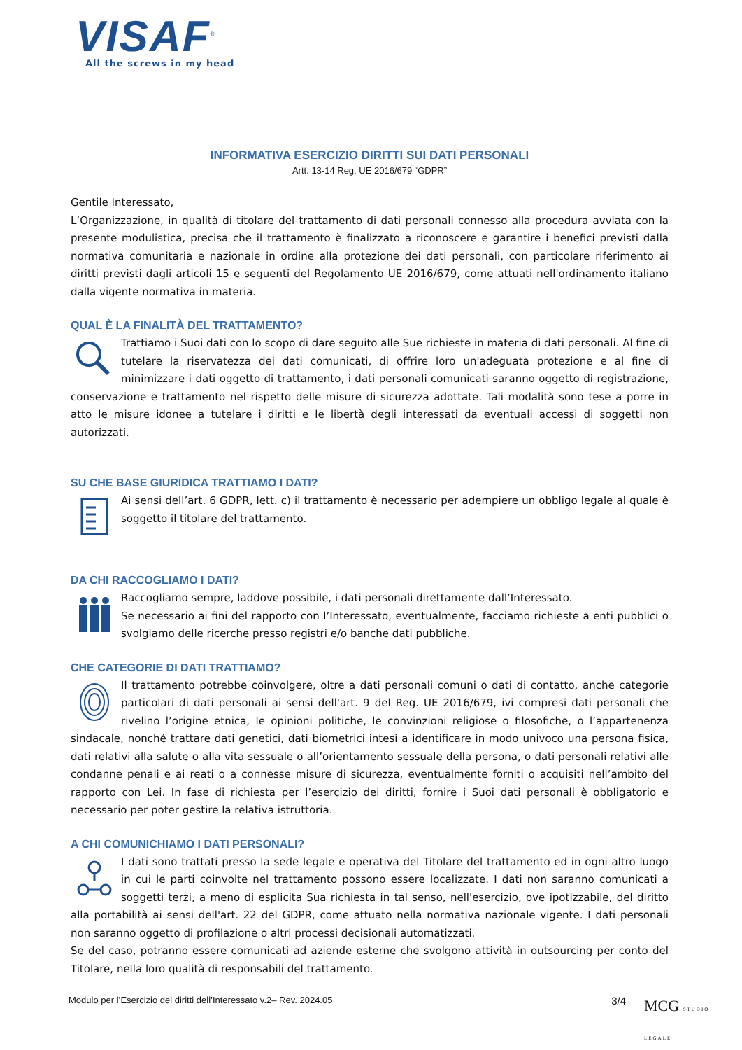VISAF<sup>®</sup>
All the screws in my head
INFORMATIVA ESERCIZIO DIRITTI SUI DATI PERSONALI
Artt. 13-14 Reg. UE 2016/679 “GDPR”
Gentile Interessato,
L’Organizzazione, in qualità di titolare del trattamento di dati personali connesso alla procedura avviata con la presente modulistica, precisa che il trattamento è finalizzato a riconoscere e garantire i benefici previsti dalla normativa comunitaria e nazionale in ordine alla protezione dei dati personali, con particolare riferimento ai diritti previsti dagli articoli 15 e seguenti del Regolamento UE 2016/679, come attuati nell'ordinamento italiano dalla vigente normativa in materia.
QUAL È LA FINALITÀ DEL TRATTAMENTO?
Trattiamo i Suoi dati con lo scopo di dare seguito alle Sue richieste in materia di dati personali. Al fine di tutelare la riservatezza dei dati comunicati, di offrire loro un'adeguata protezione e al fine di minimizzare i dati oggetto di trattamento, i dati personali comunicati saranno oggetto di registrazione, conservazione e trattamento nel rispetto delle misure di sicurezza adottate. Tali modalità sono tese a porre in atto le misure idonee a tutelare i diritti e le libertà degli interessati da eventuali accessi di soggetti non autorizzati.
SU CHE BASE GIURIDICA TRATTIAMO I DATI?
Ai sensi dell’art. 6 GDPR, lett. c) il trattamento è necessario per adempiere un obbligo legale al quale è soggetto il titolare del trattamento.
DA CHI RACCOGLIAMO I DATI?
Raccogliamo sempre, laddove possibile, i dati personali direttamente dall’Interessato.
Se necessario ai fini del rapporto con l’Interessato, eventualmente, facciamo richieste a enti pubblici o svolgiamo delle ricerche presso registri e/o banche dati pubbliche.
CHE CATEGORIE DI DATI TRATTIAMO?
Il trattamento potrebbe coinvolgere, oltre a dati personali comuni o dati di contatto, anche categorie particolari di dati personali ai sensi dell'art. 9 del Reg. UE 2016/679, ivi compresi dati personali che rivelino l’origine etnica, le opinioni politiche, le convinzioni religiose o filosofiche, o l’appartenenza sindacale, nonché trattare dati genetici, dati biometrici intesi a identificare in modo univoco una persona fisica, dati relativi alla salute o alla vita sessuale o all’orientamento sessuale della persona, o dati personali relativi alle condanne penali e ai reati o a connesse misure di sicurezza, eventualmente forniti o acquisiti nell’ambito del rapporto con Lei. In fase di richiesta per l’esercizio dei diritti, fornire i Suoi dati personali è obbligatorio e necessario per poter gestire la relativa istruttoria.
A CHI COMUNICHIAMO I DATI PERSONALI?
I dati sono trattati presso la sede legale e operativa del Titolare del trattamento ed in ogni altro luogo in cui le parti coinvolte nel trattamento possono essere localizzate. I dati non saranno comunicati a soggetti terzi, a meno di esplicita Sua richiesta in tal senso, nell'esercizio, ove ipotizzabile, del diritto alla portabilità ai sensi dell'art. 22 del GDPR, come attuato nella normativa nazionale vigente. I dati personali non saranno oggetto di profilazione o altri processi decisionali automatizzati.
Se del caso, potranno essere comunicati ad aziende esterne che svolgono attività in outsourcing per conto del Titolare, nella loro qualità di responsabili del trattamento.
Modulo per l’Esercizio dei diritti dell’Interessato v.2– Rev. 2024.05 3/4
MCG STUDIO LEGALE